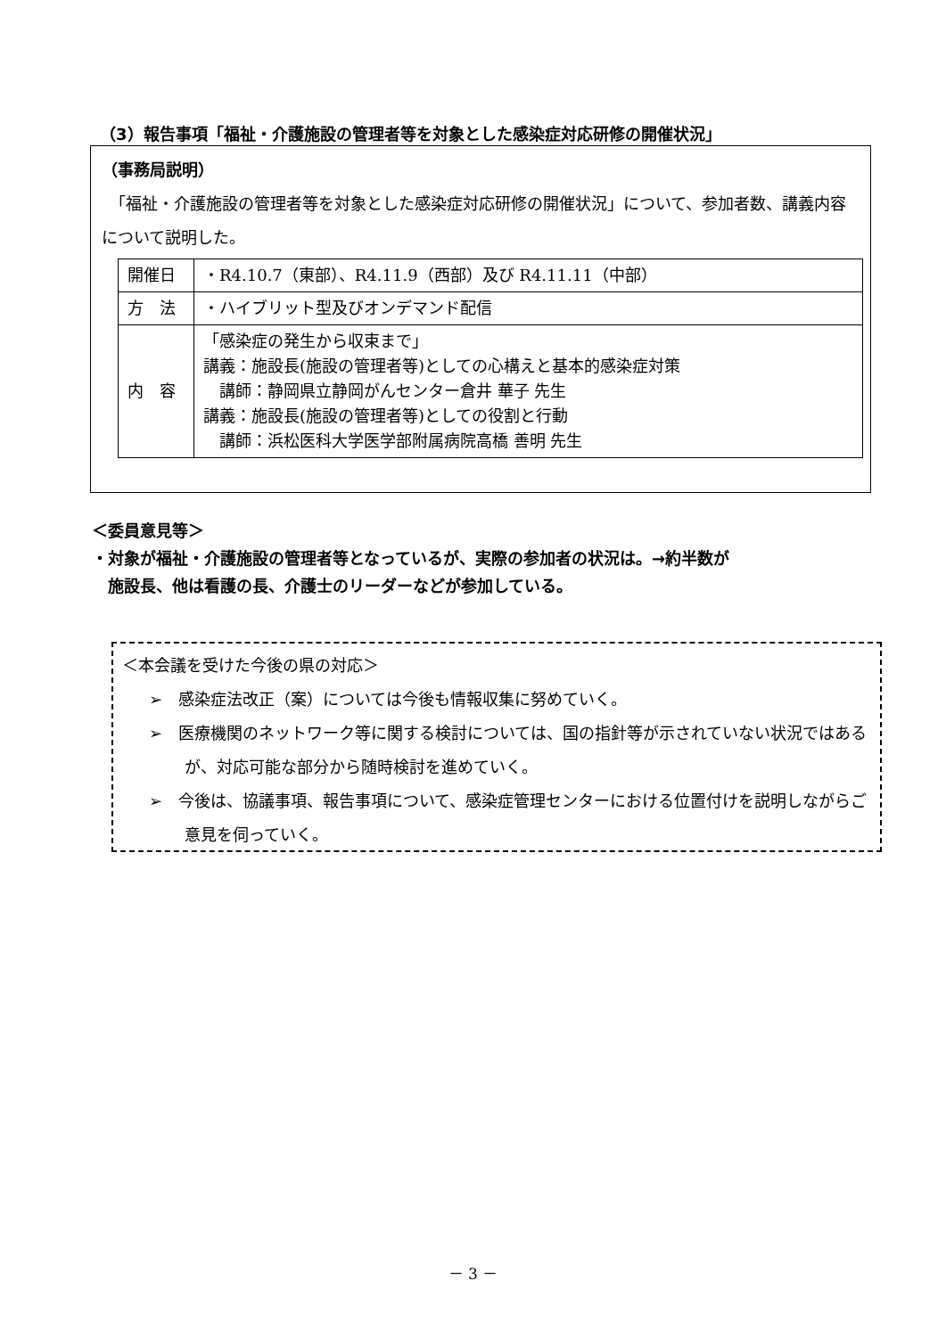（3）報告事項「福祉・介護施設の管理者等を対象とした感染症対応研修の開催状況」
（事務局説明）
　「福祉・介護施設の管理者等を対象とした感染症対応研修の開催状況」について、参加者数、講義内容について説明した。
| 開催日 | ・R4.10.7（東部）、R4.11.9（西部）及び R4.11.11（中部） |
| 方 法 | ・ハイブリット型及びオンデマンド配信 |
| 内 容 | 「感染症の発生から収束まで」 講義：施設長(施設の管理者等)としての心構えと基本的感染症対策 講師：静岡県立静岡がんセンター倉井 華子 先生 講義：施設長(施設の管理者等)としての役割と行動 講師：浜松医科大学医学部附属病院高橋 善明 先生 |
＜委員意見等＞
・対象が福祉・介護施設の管理者等となっているが、実際の参加者の状況は。→約半数が
　施設長、他は看護の長、介護士のリーダーなどが参加している。
＜本会議を受けた今後の県の対応＞
➢　感染症法改正（案）については今後も情報収集に努めていく。
➢　医療機関のネットワーク等に関する検討については、国の指針等が示されていない状況ではあるが、対応可能な部分から随時検討を進めていく。
➢　今後は、協議事項、報告事項について、感染症管理センターにおける位置付けを説明しながらご意見を伺っていく。
－ 3 －